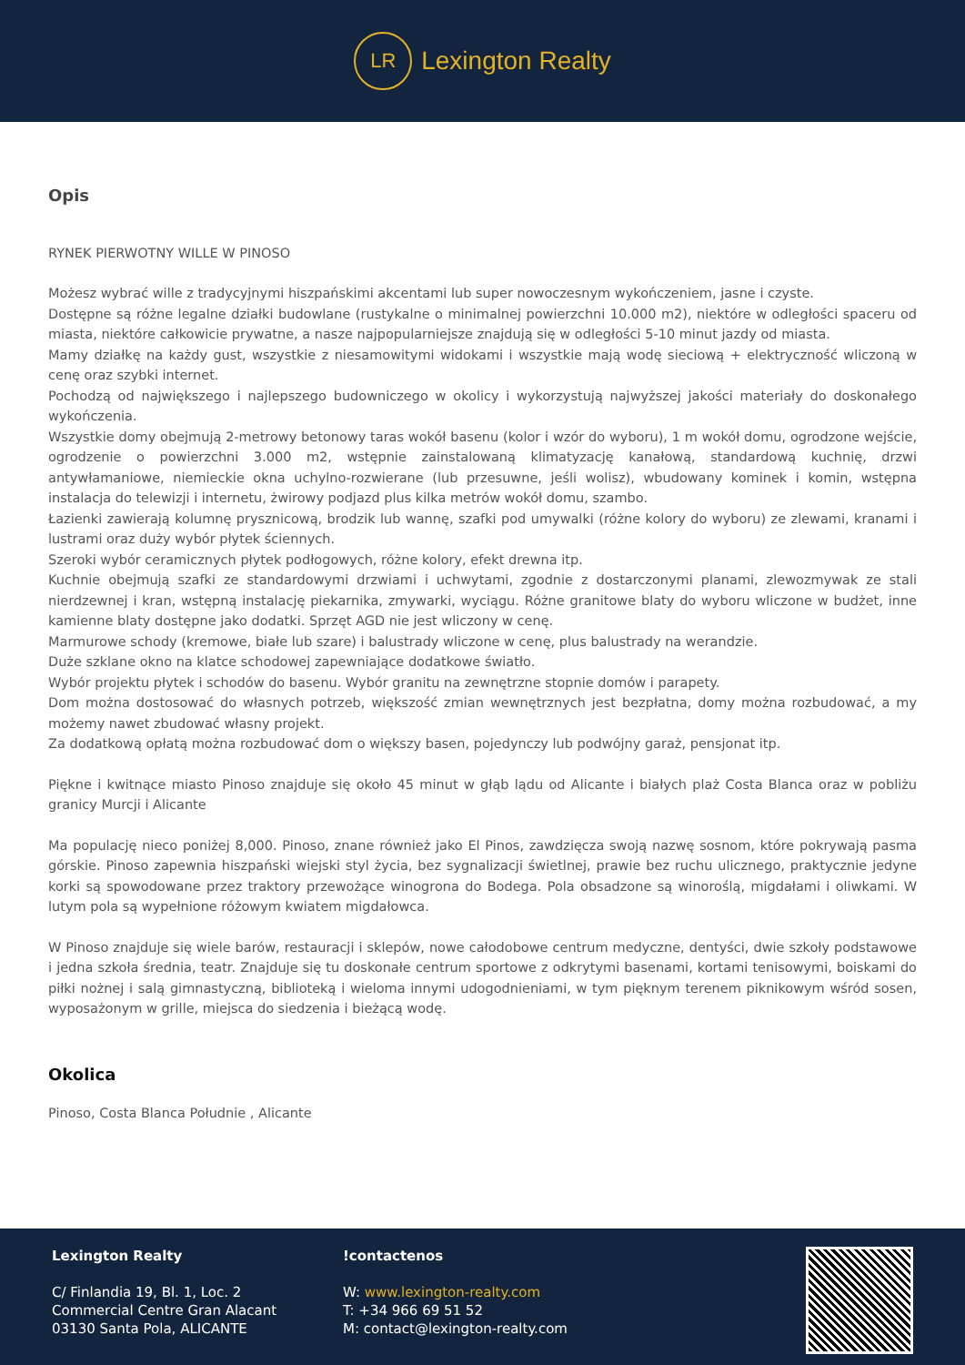LR
Lexington Realty
Opis
RYNEK PIERWOTNY WILLE W PINOSO
Możesz wybrać wille z tradycyjnymi hiszpańskimi akcentami lub super nowoczesnym wykończeniem, jasne i czyste.
Dostępne są różne legalne działki budowlane (rustykalne o minimalnej powierzchni 10.000 m2), niektóre w odległości spaceru od miasta, niektóre całkowicie prywatne, a nasze najpopularniejsze znajdują się w odległości 5-10 minut jazdy od miasta.
Mamy działkę na każdy gust, wszystkie z niesamowitymi widokami i wszystkie mają wodę sieciową + elektryczność wliczoną w cenę oraz szybki internet.
Pochodzą od największego i najlepszego budowniczego w okolicy i wykorzystują najwyższej jakości materiały do doskonałego wykończenia.
Wszystkie domy obejmują 2-metrowy betonowy taras wokół basenu (kolor i wzór do wyboru), 1 m wokół domu, ogrodzone wejście, ogrodzenie o powierzchni 3.000 m2, wstępnie zainstalowaną klimatyzację kanałową, standardową kuchnię, drzwi antywłamaniowe, niemieckie okna uchylno-rozwierane (lub przesuwne, jeśli wolisz), wbudowany kominek i komin, wstępna instalacja do telewizji i internetu, żwirowy podjazd plus kilka metrów wokół domu, szambo.
Łazienki zawierają kolumnę prysznicową, brodzik lub wannę, szafki pod umywalki (różne kolory do wyboru) ze zlewami, kranami i lustrami oraz duży wybór płytek ściennych.
Szeroki wybór ceramicznych płytek podłogowych, różne kolory, efekt drewna itp.
Kuchnie obejmują szafki ze standardowymi drzwiami i uchwytami, zgodnie z dostarczonymi planami, zlewozmywak ze stali nierdzewnej i kran, wstępną instalację piekarnika, zmywarki, wyciągu. Różne granitowe blaty do wyboru wliczone w budżet, inne kamienne blaty dostępne jako dodatki. Sprzęt AGD nie jest wliczony w cenę.
Marmurowe schody (kremowe, białe lub szare) i balustrady wliczone w cenę, plus balustrady na werandzie.
Duże szklane okno na klatce schodowej zapewniające dodatkowe światło.
Wybór projektu płytek i schodów do basenu. Wybór granitu na zewnętrzne stopnie domów i parapety.
Dom można dostosować do własnych potrzeb, większość zmian wewnętrznych jest bezpłatna, domy można rozbudować, a my możemy nawet zbudować własny projekt.
Za dodatkową opłatą można rozbudować dom o większy basen, pojedynczy lub podwójny garaż, pensjonat itp.
Piękne i kwitnące miasto Pinoso znajduje się około 45 minut w głąb lądu od Alicante i białych plaż Costa Blanca oraz w pobliżu granicy Murcji i Alicante
Ma populację nieco poniżej 8,000. Pinoso, znane również jako El Pinos, zawdzięcza swoją nazwę sosnom, które pokrywają pasma górskie. Pinoso zapewnia hiszpański wiejski styl życia, bez sygnalizacji świetlnej, prawie bez ruchu ulicznego, praktycznie jedyne korki są spowodowane przez traktory przewożące winogrona do Bodega. Pola obsadzone są winoroślą, migdałami i oliwkami. W lutym pola są wypełnione różowym kwiatem migdałowca.
W Pinoso znajduje się wiele barów, restauracji i sklepów, nowe całodobowe centrum medyczne, dentyści, dwie szkoły podstawowe i jedna szkoła średnia, teatr. Znajduje się tu doskonałe centrum sportowe z odkrytymi basenami, kortami tenisowymi, boiskami do piłki nożnej i salą gimnastyczną, biblioteką i wieloma innymi udogodnieniami, w tym pięknym terenem piknikowym wśród sosen, wyposażonym w grille, miejsca do siedzenia i bieżącą wodę.
Okolica
Pinoso, Costa Blanca Południe , Alicante
Lexington Realty
C/ Finlandia 19, Bl. 1, Loc. 2
Commercial Centre Gran Alacant
03130 Santa Pola, ALICANTE
!contactenos
W: www.lexington-realty.com
T: +34 966 69 51 52
M: contact@lexington-realty.com